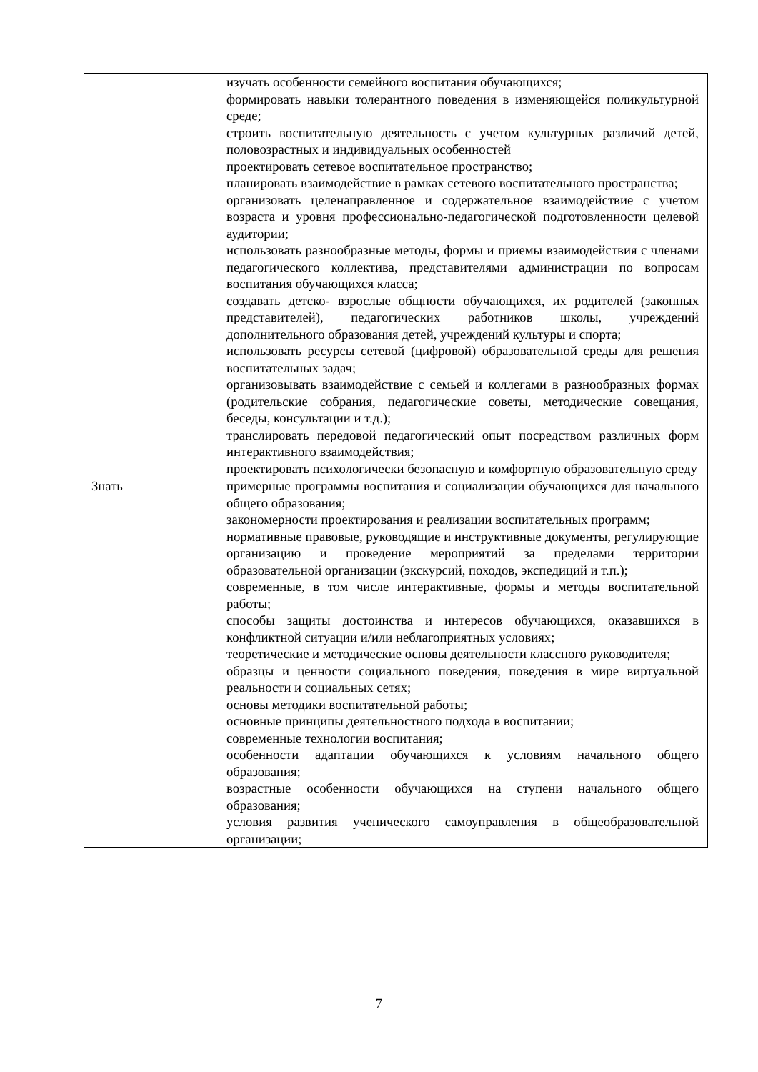| | изучать особенности семейного воспитания обучающихся; формировать навыки толерантного поведения в изменяющейся поликультурной среде; строить воспитательную деятельность с учетом культурных различий детей, половозрастных и индивидуальных особенностей проектировать сетевое воспитательное пространство; планировать взаимодействие в рамках сетевого воспитательного пространства; организовать целенаправленное и содержательное взаимодействие с учетом возраста и уровня профессионально-педагогической подготовленности целевой аудитории; использовать разнообразные методы, формы и приемы взаимодействия с членами педагогического коллектива, представителями администрации по вопросам воспитания обучающихся класса; создавать детско- взрослые общности обучающихся, их родителей (законных представителей), педагогических работников школы, учреждений дополнительного образования детей, учреждений культуры и спорта; использовать ресурсы сетевой (цифровой) образовательной среды для решения воспитательных задач; организовывать взаимодействие с семьей и коллегами в разнообразных формах (родительские собрания, педагогические советы, методические совещания, беседы, консультации и т.д.); транслировать передовой педагогический опыт посредством различных форм интерактивного взаимодействия; проектировать психологически безопасную и комфортную образовательную среду |
| Знать | примерные программы воспитания и социализации обучающихся для начального общего образования; закономерности проектирования и реализации воспитательных программ; нормативные правовые, руководящие и инструктивные документы, регулирующие организацию и проведение мероприятий за пределами территории образовательной организации (экскурсий, походов, экспедиций и т.п.); современные, в том числе интерактивные, формы и методы воспитательной работы; способы защиты достоинства и интересов обучающихся, оказавшихся в конфликтной ситуации и/или неблагоприятных условиях; теоретические и методические основы деятельности классного руководителя; образцы и ценности социального поведения, поведения в мире виртуальной реальности и социальных сетях; основы методики воспитательной работы; основные принципы деятельностного подхода в воспитании; современные технологии воспитания; особенности адаптации обучающихся к условиям начального общего образования; возрастные особенности обучающихся на ступени начального общего образования; условия развития ученического самоуправления в общеобразовательной организации; |
7